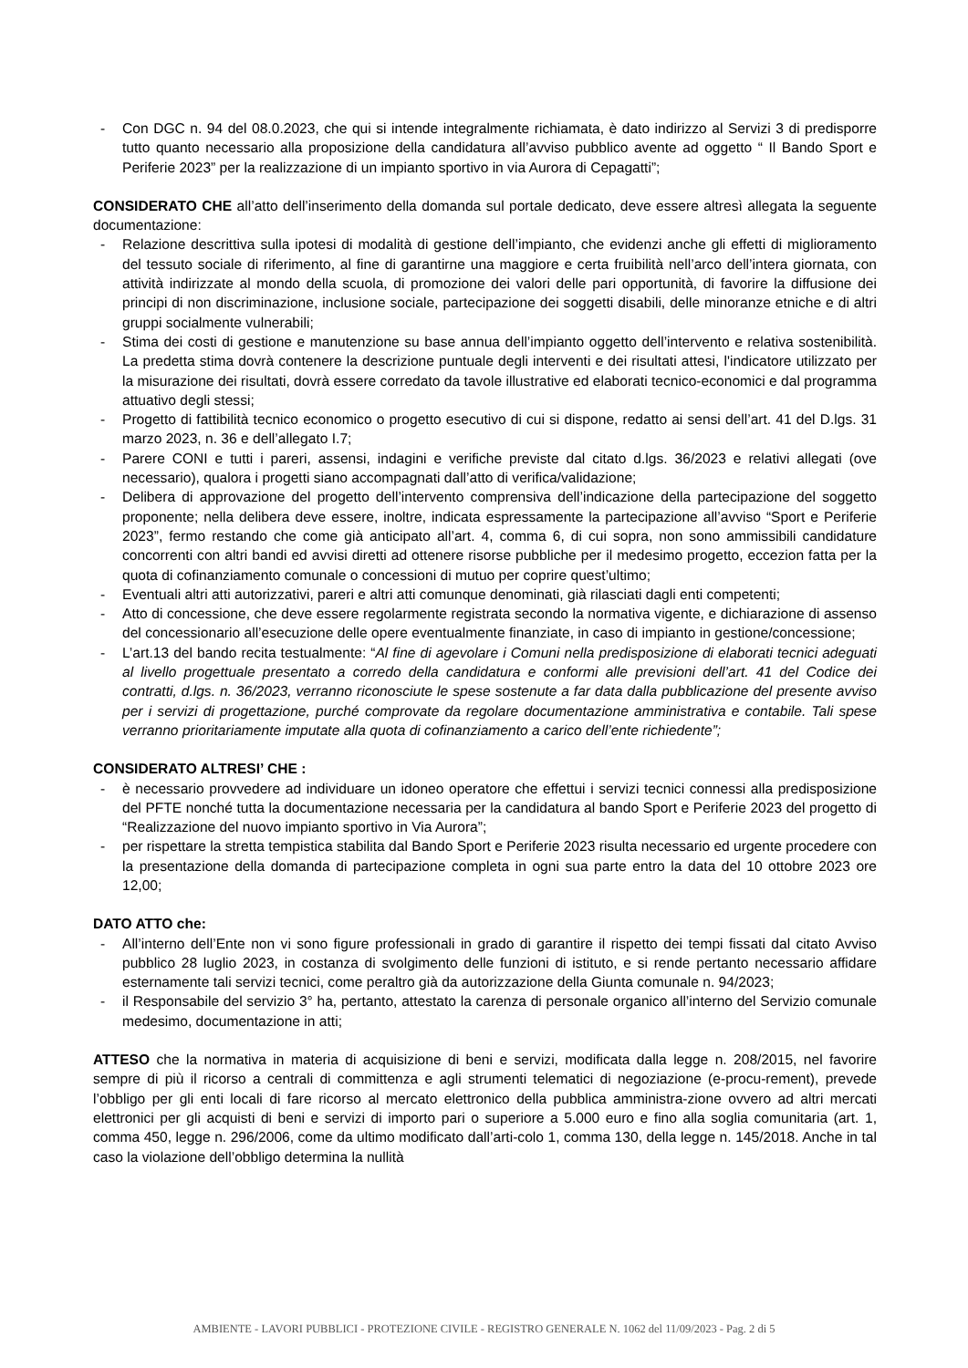- Con DGC n. 94 del 08.0.2023, che qui si intende integralmente richiamata, è dato indirizzo al Servizi 3 di predisporre tutto quanto necessario alla proposizione della candidatura all’avviso pubblico avente ad oggetto “ Il Bando Sport e Periferie 2023” per la realizzazione di un impianto sportivo in via Aurora di Cepagatti”;
CONSIDERATO CHE all’atto dell’inserimento della domanda sul portale dedicato, deve essere altresì allegata la seguente documentazione:
- Relazione descrittiva sulla ipotesi di modalità di gestione dell’impianto, che evidenzi anche gli effetti di miglioramento del tessuto sociale di riferimento, al fine di garantirne una maggiore e certa fruibilità nell’arco dell’intera giornata, con attività indirizzate al mondo della scuola, di promozione dei valori delle pari opportunità, di favorire la diffusione dei principi di non discriminazione, inclusione sociale, partecipazione dei soggetti disabili, delle minoranze etniche e di altri gruppi socialmente vulnerabili;
- Stima dei costi di gestione e manutenzione su base annua dell’impianto oggetto dell’intervento e relativa sostenibilità. La predetta stima dovrà contenere la descrizione puntuale degli interventi e dei risultati attesi, l'indicatore utilizzato per la misurazione dei risultati, dovrà essere corredato da tavole illustrative ed elaborati tecnico-economici e dal programma attuativo degli stessi;
- Progetto di fattibilità tecnico economico o progetto esecutivo di cui si dispone, redatto ai sensi dell’art. 41 del D.lgs. 31 marzo 2023, n. 36 e dell’allegato I.7;
- Parere CONI e tutti i pareri, assensi, indagini e verifiche previste dal citato d.lgs. 36/2023 e relativi allegati (ove necessario), qualora i progetti siano accompagnati dall’atto di verifica/validazione;
- Delibera di approvazione del progetto dell’intervento comprensiva dell’indicazione della partecipazione del soggetto proponente; nella delibera deve essere, inoltre, indicata espressamente la partecipazione all’avviso “Sport e Periferie 2023”, fermo restando che come già anticipato all’art. 4, comma 6, di cui sopra, non sono ammissibili candidature concorrenti con altri bandi ed avvisi diretti ad ottenere risorse pubbliche per il medesimo progetto, eccezion fatta per la quota di cofinanziamento comunale o concessioni di mutuo per coprire quest’ultimo;
- Eventuali altri atti autorizzativi, pareri e altri atti comunque denominati, già rilasciati dagli enti competenti;
- Atto di concessione, che deve essere regolarmente registrata secondo la normativa vigente, e dichiarazione di assenso del concessionario all’esecuzione delle opere eventualmente finanziate, in caso di impianto in gestione/concessione;
- L’art.13 del bando recita testualmente: “Al fine di agevolare i Comuni nella predisposizione di elaborati tecnici adeguati al livello progettuale presentato a corredo della candidatura e conformi alle previsioni dell’art. 41 del Codice dei contratti, d.lgs. n. 36/2023, verranno riconosciute le spese sostenute a far data dalla pubblicazione del presente avviso per i servizi di progettazione, purché comprovate da regolare documentazione amministrativa e contabile. Tali spese verranno prioritariamente imputate alla quota di cofinanziamento a carico dell’ente richiedente”;
CONSIDERATO ALTRESI’ CHE :
- è necessario provvedere ad individuare un idoneo operatore che effettui i servizi tecnici connessi alla predisposizione del PFTE nonché tutta la documentazione necessaria per la candidatura al bando Sport e Periferie 2023 del progetto di “Realizzazione del nuovo impianto sportivo in Via Aurora”;
- per rispettare la stretta tempistica stabilita dal Bando Sport e Periferie 2023 risulta necessario ed urgente procedere con la presentazione della domanda di partecipazione completa in ogni sua parte entro la data del 10 ottobre 2023 ore 12,00;
DATO ATTO che:
- All’interno dell’Ente non vi sono figure professionali in grado di garantire il rispetto dei tempi fissati dal citato Avviso pubblico 28 luglio 2023, in costanza di svolgimento delle funzioni di istituto, e si rende pertanto necessario affidare esternamente tali servizi tecnici, come peraltro già da autorizzazione della Giunta comunale n. 94/2023;
- il Responsabile del servizio 3° ha, pertanto, attestato la carenza di personale organico all’interno del Servizio comunale medesimo, documentazione in atti;
ATTESO che la normativa in materia di acquisizione di beni e servizi, modificata dalla legge n. 208/2015, nel favorire sempre di più il ricorso a centrali di committenza e agli strumenti telematici di negoziazione (e-procu-rement), prevede l’obbligo per gli enti locali di fare ricorso al mercato elettronico della pubblica amministra-zione ovvero ad altri mercati elettronici per gli acquisti di beni e servizi di importo pari o superiore a 5.000 euro e fino alla soglia comunitaria (art. 1, comma 450, legge n. 296/2006, come da ultimo modificato dall’arti-colo 1, comma 130, della legge n. 145/2018. Anche in tal caso la violazione dell’obbligo determina la nullità
AMBIENTE - LAVORI PUBBLICI - PROTEZIONE CIVILE - REGISTRO GENERALE N. 1062 del 11/09/2023 - Pag. 2 di 5